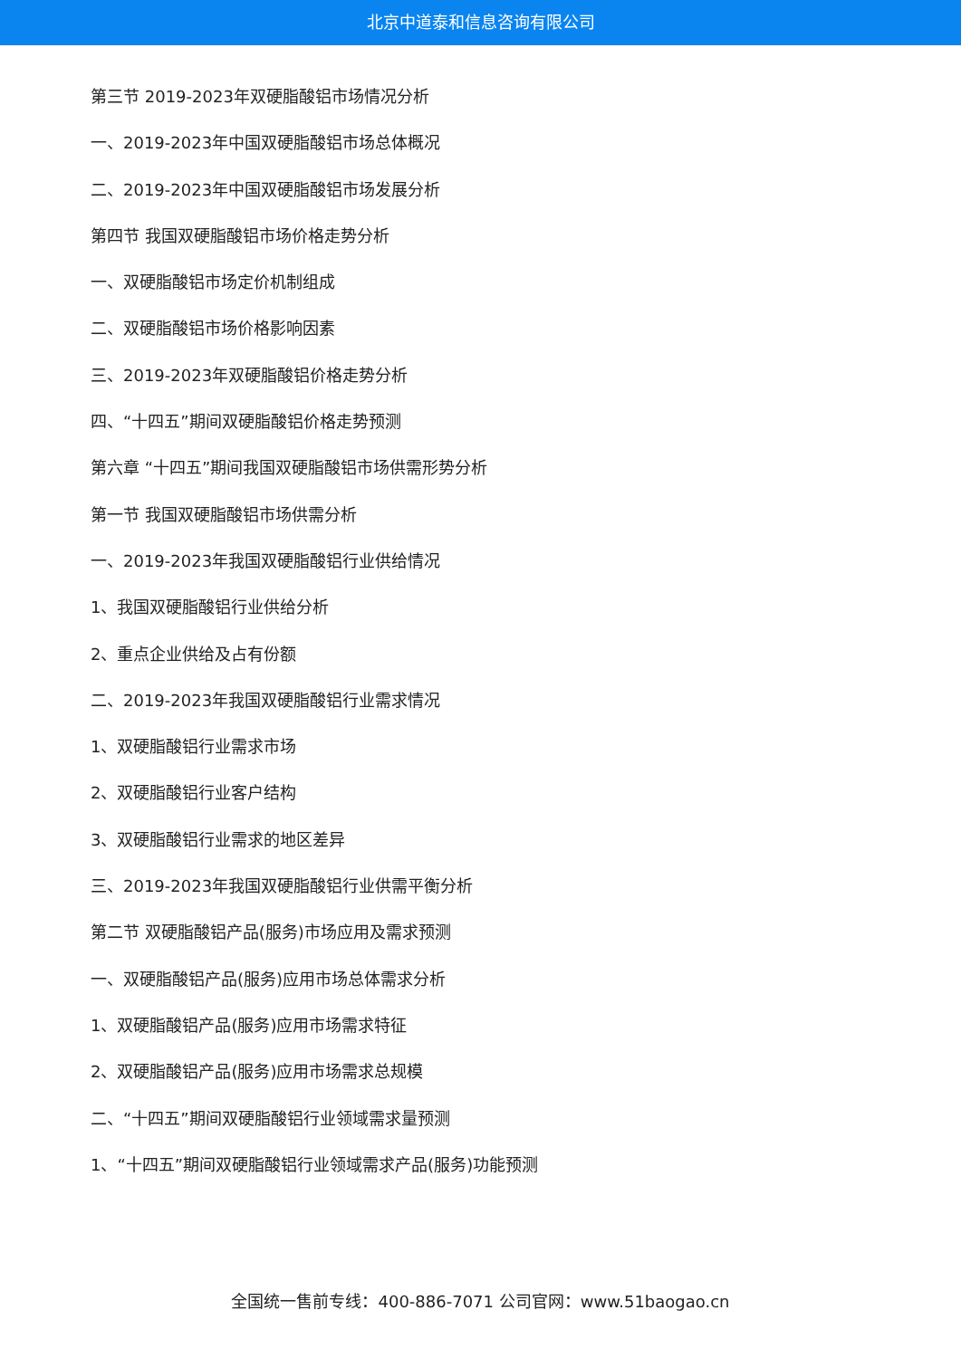北京中道泰和信息咨询有限公司
第三节 2019-2023年双硬脂酸铝市场情况分析
一、2019-2023年中国双硬脂酸铝市场总体概况
二、2019-2023年中国双硬脂酸铝市场发展分析
第四节 我国双硬脂酸铝市场价格走势分析
一、双硬脂酸铝市场定价机制组成
二、双硬脂酸铝市场价格影响因素
三、2019-2023年双硬脂酸铝价格走势分析
四、“十四五”期间双硬脂酸铝价格走势预测
第六章 “十四五”期间我国双硬脂酸铝市场供需形势分析
第一节 我国双硬脂酸铝市场供需分析
一、2019-2023年我国双硬脂酸铝行业供给情况
1、我国双硬脂酸铝行业供给分析
2、重点企业供给及占有份额
二、2019-2023年我国双硬脂酸铝行业需求情况
1、双硬脂酸铝行业需求市场
2、双硬脂酸铝行业客户结构
3、双硬脂酸铝行业需求的地区差异
三、2019-2023年我国双硬脂酸铝行业供需平衡分析
第二节 双硬脂酸铝产品(服务)市场应用及需求预测
一、双硬脂酸铝产品(服务)应用市场总体需求分析
1、双硬脂酸铝产品(服务)应用市场需求特征
2、双硬脂酸铝产品(服务)应用市场需求总规模
二、“十四五”期间双硬脂酸铝行业领域需求量预测
1、“十四五”期间双硬脂酸铝行业领域需求产品(服务)功能预测
全国统一售前专线：400-886-7071 公司官网：www.51baogao.cn